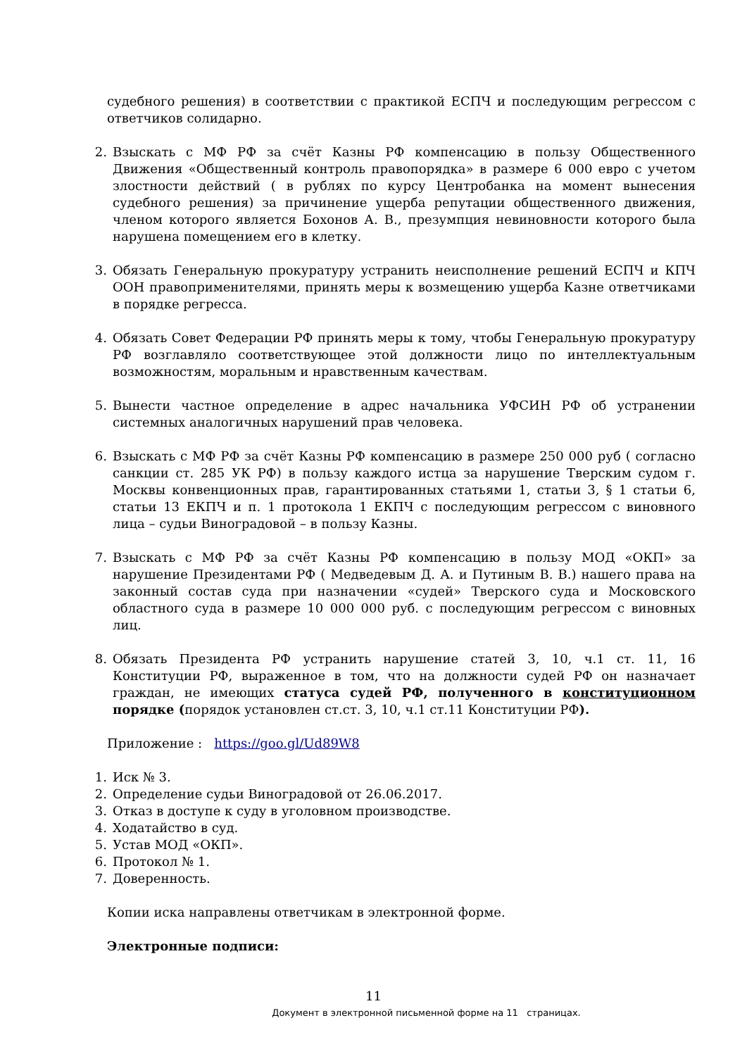судебного решения) в соответствии с практикой ЕСПЧ и последующим регрессом с ответчиков солидарно.
2. Взыскать с МФ РФ за счёт Казны РФ компенсацию в пользу Общественного Движения «Общественный контроль правопорядка» в размере 6 000 евро с учетом злостности действий ( в рублях по курсу Центробанка на момент вынесения судебного решения) за причинение ущерба репутации общественного движения, членом которого является Бохонов А. В., презумпция невиновности которого была нарушена помещением его в клетку.
3. Обязать Генеральную прокуратуру устранить неисполнение решений ЕСПЧ и КПЧ ООН правоприменителями, принять меры к возмещению ущерба Казне ответчиками в порядке регресса.
4. Обязать Совет Федерации РФ принять меры к тому, чтобы Генеральную прокуратуру РФ возглавляло соответствующее этой должности лицо по интеллектуальным возможностям, моральным и нравственным качествам.
5. Вынести частное определение в адрес начальника УФСИН РФ об устранении системных аналогичных нарушений прав человека.
6. Взыскать с МФ РФ за счёт Казны РФ компенсацию в размере 250 000 руб ( согласно санкции ст. 285 УК РФ) в пользу каждого истца за нарушение Тверским судом г. Москвы конвенционных прав, гарантированных статьями 1, статьи 3, § 1 статьи 6, статьи 13 ЕКПЧ и п. 1 протокола 1 ЕКПЧ с последующим регрессом с виновного лица – судьи Виноградовой – в пользу Казны.
7. Взыскать с МФ РФ за счёт Казны РФ компенсацию в пользу МОД «ОКП» за нарушение Президентами РФ ( Медведевым Д. А. и Путиным В. В.) нашего права на законный состав суда при назначении «судей» Тверского суда и Московского областного суда в размере 10 000 000 руб. с последующим регрессом с виновных лиц.
8. Обязать Президента РФ устранить нарушение статей 3, 10, ч.1 ст. 11, 16 Конституции РФ, выраженное в том, что на должности судей РФ он назначает граждан, не имеющих статуса судей РФ, полученного в конституционном порядке (порядок установлен ст.ст. 3, 10, ч.1 ст.11 Конституции РФ).
Приложение : https://goo.gl/Ud89W8
1. Иск № 3.
2. Определение судьи Виноградовой от 26.06.2017.
3. Отказ в доступе к суду в уголовном производстве.
4. Ходатайство в суд.
5. Устав МОД «ОКП».
6. Протокол № 1.
7. Доверенность.
Копии иска направлены ответчикам в электронной форме.
Электронные подписи:
11
Документ в электронной письменной форме на 11 страницах.